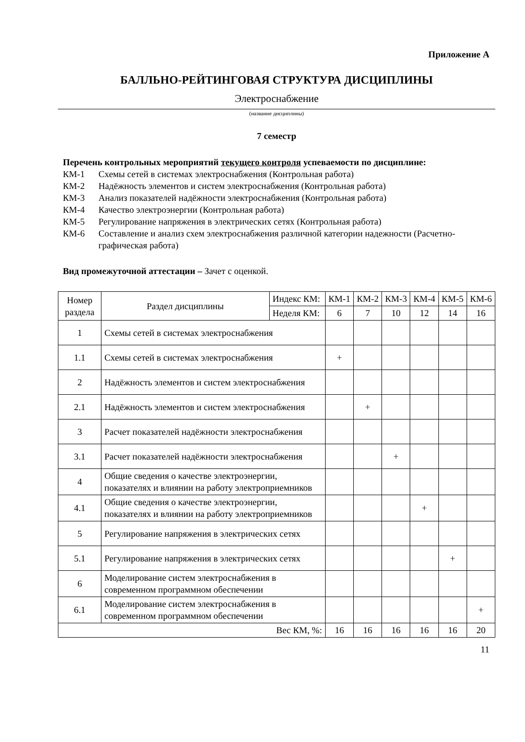Приложение А
БАЛЛЬНО-РЕЙТИНГОВАЯ СТРУКТУРА ДИСЦИПЛИНЫ
Электроснабжение
(название дисциплины)
7 семестр
Перечень контрольных мероприятий текущего контроля успеваемости по дисциплине:
КМ-1 Схемы сетей в системах электроснабжения (Контрольная работа)
КМ-2 Надёжность элементов и систем электроснабжения (Контрольная работа)
КМ-3 Анализ показателей надёжности электроснабжения (Контрольная работа)
КМ-4 Качество электроэнергии (Контрольная работа)
КМ-5 Регулирование напряжения в электрических сетях (Контрольная работа)
КМ-6 Составление и анализ схем электроснабжения различной категории надежности (Расчетно-графическая работа)
Вид промежуточной аттестации – Зачет с оценкой.
| Номер раздела | Раздел дисциплины | Индекс КМ: | КМ-1 | КМ-2 | КМ-3 | КМ-4 | КМ-5 | КМ-6 |
| --- | --- | --- | --- | --- | --- | --- | --- | --- |
| | | Неделя КМ: | 6 | 7 | 10 | 12 | 14 | 16 |
| 1 | Схемы сетей в системах электроснабжения | | | | | | | |
| 1.1 | Схемы сетей в системах электроснабжения | | + | | | | | |
| 2 | Надёжность элементов и систем электроснабжения | | | | | | | |
| 2.1 | Надёжность элементов и систем электроснабжения | | | + | | | | |
| 3 | Расчет показателей надёжности электроснабжения | | | | | | | |
| 3.1 | Расчет показателей надёжности электроснабжения | | | | + | | | |
| 4 | Общие сведения о качестве электроэнергии, показателях и влиянии на работу электроприемников | | | | | | | |
| 4.1 | Общие сведения о качестве электроэнергии, показателях и влиянии на работу электроприемников | | | | | + | | |
| 5 | Регулирование напряжения в электрических сетях | | | | | | | |
| 5.1 | Регулирование напряжения в электрических сетях | | | | | | + | |
| 6 | Моделирование систем электроснабжения в современном программном обеспечении | | | | | | | |
| 6.1 | Моделирование систем электроснабжения в современном программном обеспечении | | | | | | | + |
| Вес КМ, %: | | | 16 | 16 | 16 | 16 | 16 | 20 |
11